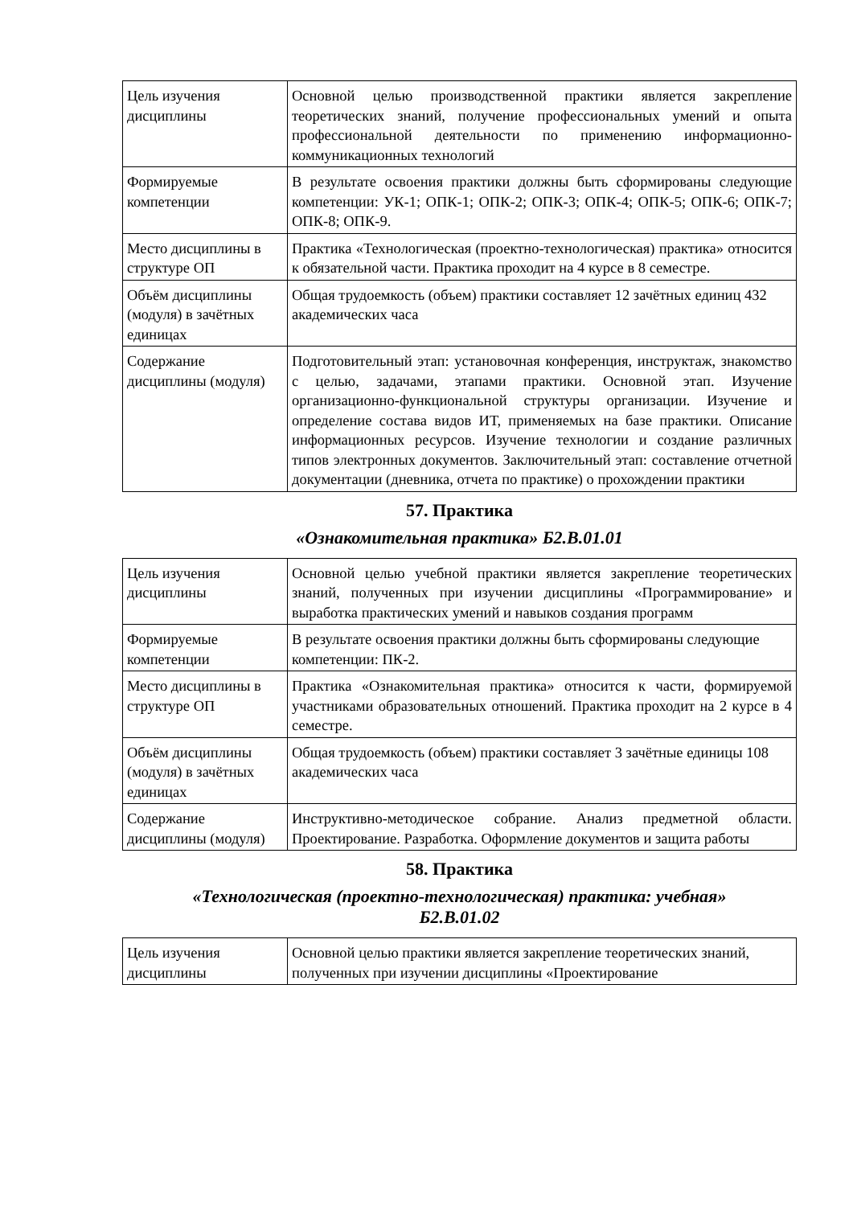| Цель изучения дисциплины | Основной целью производственной практики является закрепление теоретических знаний, получение профессиональных умений и опыта профессиональной деятельности по применению информационно-коммуникационных технологий |
| Формируемые компетенции | В результате освоения практики должны быть сформированы следующие компетенции: УК-1; ОПК-1; ОПК-2; ОПК-3; ОПК-4; ОПК-5; ОПК-6; ОПК-7; ОПК-8; ОПК-9. |
| Место дисциплины в структуре ОП | Практика «Технологическая (проектно-технологическая) практика» относится к обязательной части. Практика проходит на 4 курсе в 8 семестре. |
| Объём дисциплины (модуля) в зачётных единицах | Общая трудоемкость (объем) практики составляет 12 зачётных единиц 432 академических часа |
| Содержание дисциплины (модуля) | Подготовительный этап: установочная конференция, инструктаж, знакомство с целью, задачами, этапами практики. Основной этап. Изучение организационно-функциональной структуры организации. Изучение и определение состава видов ИТ, применяемых на базе практики. Описание информационных ресурсов. Изучение технологии и создание различных типов электронных документов. Заключительный этап: составление отчетной документации (дневника, отчета по практике) о прохождении практики |
57. Практика
«Ознакомительная практика» Б2.В.01.01
| Цель изучения дисциплины | Основной целью учебной практики является закрепление теоретических знаний, полученных при изучении дисциплины «Программирование» и выработка практических умений и навыков создания программ |
| Формируемые компетенции | В результате освоения практики должны быть сформированы следующие компетенции: ПК-2. |
| Место дисциплины в структуре ОП | Практика «Ознакомительная практика» относится к части, формируемой участниками образовательных отношений. Практика проходит на 2 курсе в 4 семестре. |
| Объём дисциплины (модуля) в зачётных единицах | Общая трудоемкость (объем) практики составляет 3 зачётные единицы 108 академических часа |
| Содержание дисциплины (модуля) | Инструктивно-методическое собрание. Анализ предметной области. Проектирование. Разработка. Оформление документов и защита работы |
58. Практика
«Технологическая (проектно-технологическая) практика: учебная»
Б2.В.01.02
| Цель изучения дисциплины | Основной целью практики является закрепление теоретических знаний, полученных при изучении дисциплины «Проектирование |